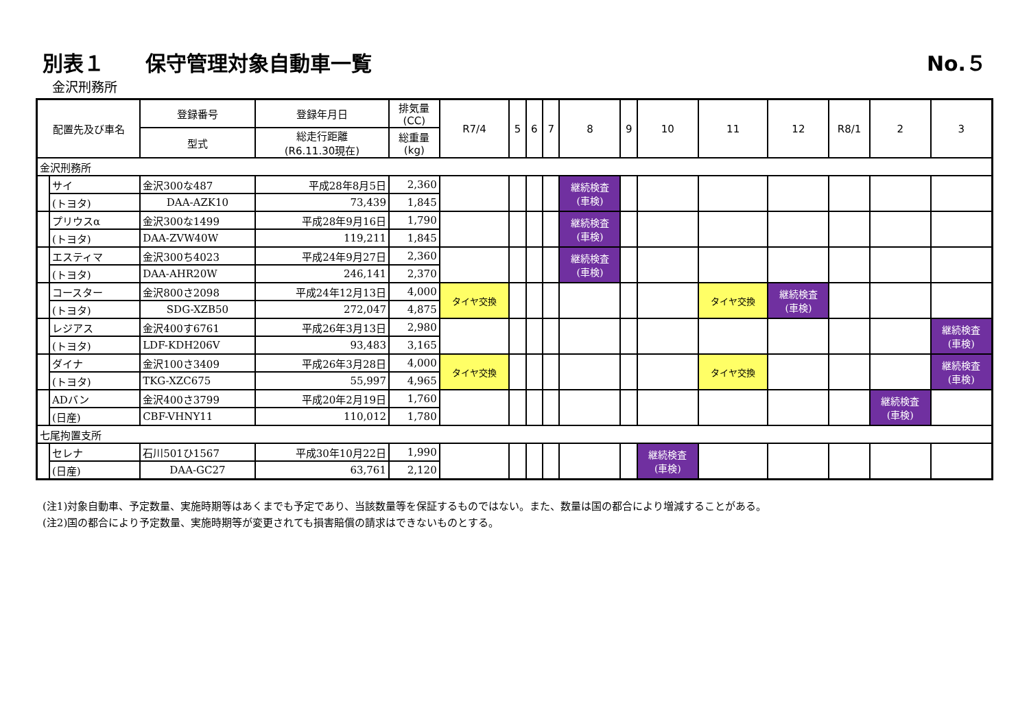別表１　　保守管理対象自動車一覧 No.５
金沢刑務所
| 配置先及び車名 | | 登録番号 | 登録年月日 | 排気量 (CC) | R7/4 | 5 | 6 | 7 | 8 | 9 | 10 | 11 | 12 | R8/1 | 2 | 3 |
| --- | --- | --- | --- | --- | --- | --- | --- | --- | --- | --- | --- | --- | --- | --- | --- | --- |
| | | 型式 | 総走行距離 (R6.11.30現在) | 総重量 (kg) | | | | | | | | | | | | |
| 金沢刑務所 | | | | | | | | | | | | | | | | |
| | サイ | 金沢300な487 | 平成28年8月5日 | 2,360 | | | | | 継続検査 (車検) | | | | | | | |
| | (トヨタ) | DAA-AZK10 | 73,439 | 1,845 | | | | | | | | | | | | |
| | プリウスα | 金沢300な1499 | 平成28年9月16日 | 1,790 | | | | | 継続検査 (車検) | | | | | | | |
| | (トヨタ) | DAA-ZVW40W | 119,211 | 1,845 | | | | | | | | | | | | |
| | エスティマ | 金沢300ち4023 | 平成24年9月27日 | 2,360 | | | | | 継続検査 (車検) | | | | | | | |
| | (トヨタ) | DAA-AHR20W | 246,141 | 2,370 | | | | | | | | | | | | |
| | コースター | 金沢800さ2098 | 平成24年12月13日 | 4,000 | タイヤ交換 | | | | | | | タイヤ交換 | 継続検査 (車検) | | | |
| | (トヨタ) | SDG-XZB50 | 272,047 | 4,875 | | | | | | | | | | | | |
| | レジアス | 金沢400す6761 | 平成26年3月13日 | 2,980 | | | | | | | | | | | | 継続検査 (車検) |
| | (トヨタ) | LDF-KDH206V | 93,483 | 3,165 | | | | | | | | | | | | |
| | ダイナ | 金沢100さ3409 | 平成26年3月28日 | 4,000 | タイヤ交換 | | | | | | | タイヤ交換 | | | | 継続検査 (車検) |
| | (トヨタ) | TKG-XZC675 | 55,997 | 4,965 | | | | | | | | | | | | |
| | ADバン | 金沢400さ3799 | 平成20年2月19日 | 1,760 | | | | | | | | | | | 継続検査 (車検) | |
| | (日産) | CBF-VHNY11 | 110,012 | 1,780 | | | | | | | | | | | | |
| 七尾拘置支所 | | | | | | | | | | | | | | | | |
| | セレナ | 石川501ひ1567 | 平成30年10月22日 | 1,990 | | | | | | | 継続検査 (車検) | | | | | |
| | (日産) | DAA-GC27 | 63,761 | 2,120 | | | | | | | | | | | | |
(注1)対象自動車、予定数量、実施時期等はあくまでも予定であり、当該数量等を保証するものではない。また、数量は国の都合により増減することがある。
(注2)国の都合により予定数量、実施時期等が変更されても損害賠償の請求はできないものとする。